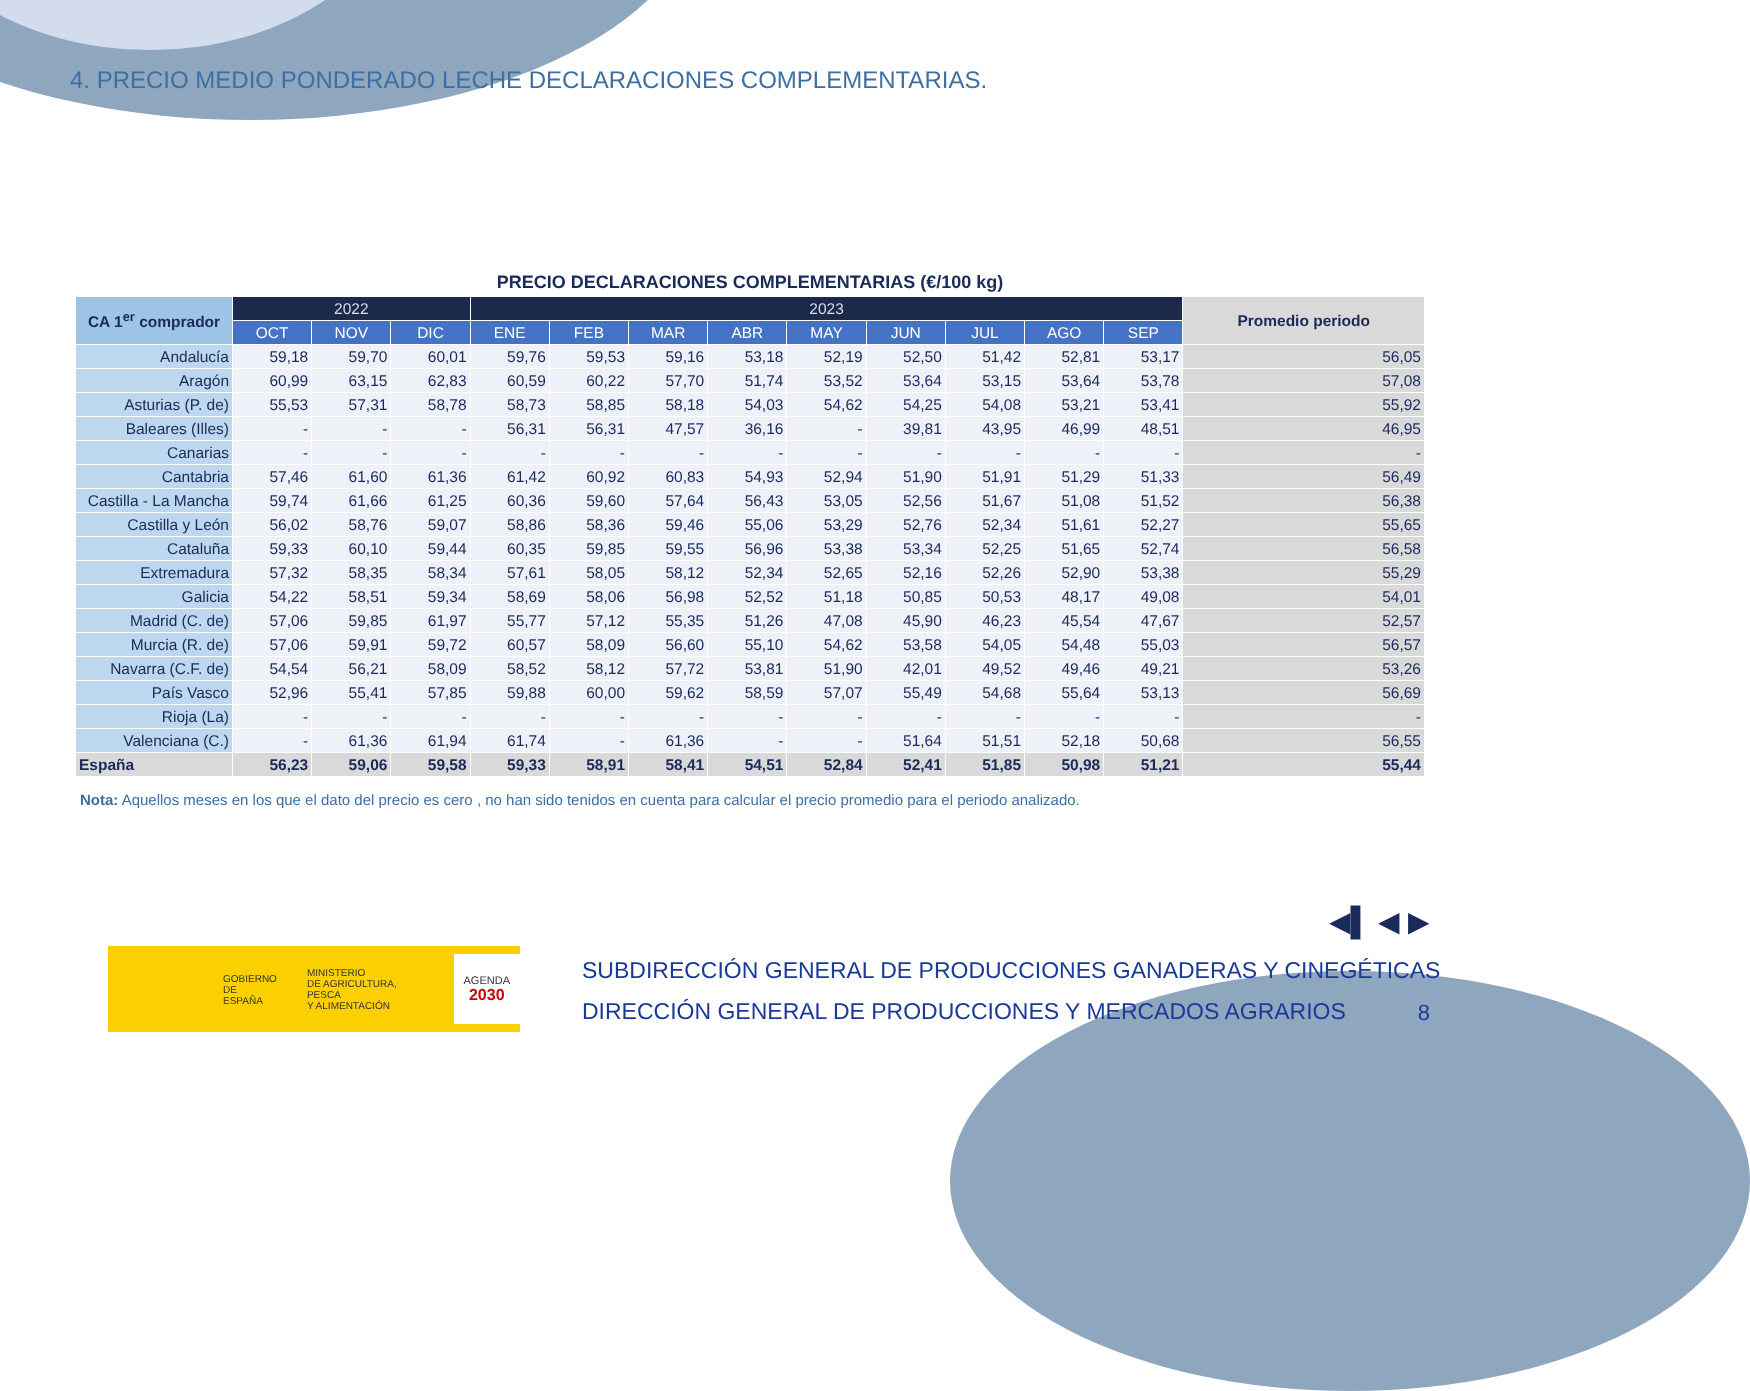4. PRECIO MEDIO PONDERADO LECHE DECLARACIONES COMPLEMENTARIAS.
PRECIO DECLARACIONES COMPLEMENTARIAS (€/100 kg)
| CA 1<sup>er</sup> comprador | 2022 | | | 2023 | | | | | | | | | Promedio periodo |
| --- | --- | --- | --- | --- | --- | --- | --- | --- | --- | --- | --- | --- | --- |
| | OCT | NOV | DIC | ENE | FEB | MAR | ABR | MAY | JUN | JUL | AGO | SEP | |
| Andalucía | 59,18 | 59,70 | 60,01 | 59,76 | 59,53 | 59,16 | 53,18 | 52,19 | 52,50 | 51,42 | 52,81 | 53,17 | 56,05 |
| Aragón | 60,99 | 63,15 | 62,83 | 60,59 | 60,22 | 57,70 | 51,74 | 53,52 | 53,64 | 53,15 | 53,64 | 53,78 | 57,08 |
| Asturias (P. de) | 55,53 | 57,31 | 58,78 | 58,73 | 58,85 | 58,18 | 54,03 | 54,62 | 54,25 | 54,08 | 53,21 | 53,41 | 55,92 |
| Baleares (Illes) | - | - | - | 56,31 | 56,31 | 47,57 | 36,16 | - | 39,81 | 43,95 | 46,99 | 48,51 | 46,95 |
| Canarias | - | - | - | - | - | - | - | - | - | - | - | - | - |
| Cantabria | 57,46 | 61,60 | 61,36 | 61,42 | 60,92 | 60,83 | 54,93 | 52,94 | 51,90 | 51,91 | 51,29 | 51,33 | 56,49 |
| Castilla - La Mancha | 59,74 | 61,66 | 61,25 | 60,36 | 59,60 | 57,64 | 56,43 | 53,05 | 52,56 | 51,67 | 51,08 | 51,52 | 56,38 |
| Castilla y León | 56,02 | 58,76 | 59,07 | 58,86 | 58,36 | 59,46 | 55,06 | 53,29 | 52,76 | 52,34 | 51,61 | 52,27 | 55,65 |
| Cataluña | 59,33 | 60,10 | 59,44 | 60,35 | 59,85 | 59,55 | 56,96 | 53,38 | 53,34 | 52,25 | 51,65 | 52,74 | 56,58 |
| Extremadura | 57,32 | 58,35 | 58,34 | 57,61 | 58,05 | 58,12 | 52,34 | 52,65 | 52,16 | 52,26 | 52,90 | 53,38 | 55,29 |
| Galicia | 54,22 | 58,51 | 59,34 | 58,69 | 58,06 | 56,98 | 52,52 | 51,18 | 50,85 | 50,53 | 48,17 | 49,08 | 54,01 |
| Madrid (C. de) | 57,06 | 59,85 | 61,97 | 55,77 | 57,12 | 55,35 | 51,26 | 47,08 | 45,90 | 46,23 | 45,54 | 47,67 | 52,57 |
| Murcia (R. de) | 57,06 | 59,91 | 59,72 | 60,57 | 58,09 | 56,60 | 55,10 | 54,62 | 53,58 | 54,05 | 54,48 | 55,03 | 56,57 |
| Navarra (C.F. de) | 54,54 | 56,21 | 58,09 | 58,52 | 58,12 | 57,72 | 53,81 | 51,90 | 42,01 | 49,52 | 49,46 | 49,21 | 53,26 |
| País Vasco | 52,96 | 55,41 | 57,85 | 59,88 | 60,00 | 59,62 | 58,59 | 57,07 | 55,49 | 54,68 | 55,64 | 53,13 | 56,69 |
| Rioja (La) | - | - | - | - | - | - | - | - | - | - | - | - | - |
| Valenciana (C.) | - | 61,36 | 61,94 | 61,74 | - | 61,36 | - | - | 51,64 | 51,51 | 52,18 | 50,68 | 56,55 |
| España | 56,23 | 59,06 | 59,58 | 59,33 | 58,91 | 58,41 | 54,51 | 52,84 | 52,41 | 51,85 | 50,98 | 51,21 | 55,44 |
Nota: Aquellos meses en los que el dato del precio es cero , no han sido tenidos en cuenta para calcular el precio promedio para el periodo analizado.
◀▌ ◀ ▶
GOBIERNO
DE ESPAÑA MINISTERIO
DE AGRICULTURA, PESCA
Y ALIMENTACIÓN AGENDA
2030
SUBDIRECCIÓN GENERAL DE PRODUCCIONES GANADERAS Y CINEGÉTICAS
DIRECCIÓN GENERAL DE PRODUCCIONES Y MERCADOS AGRARIOS
8